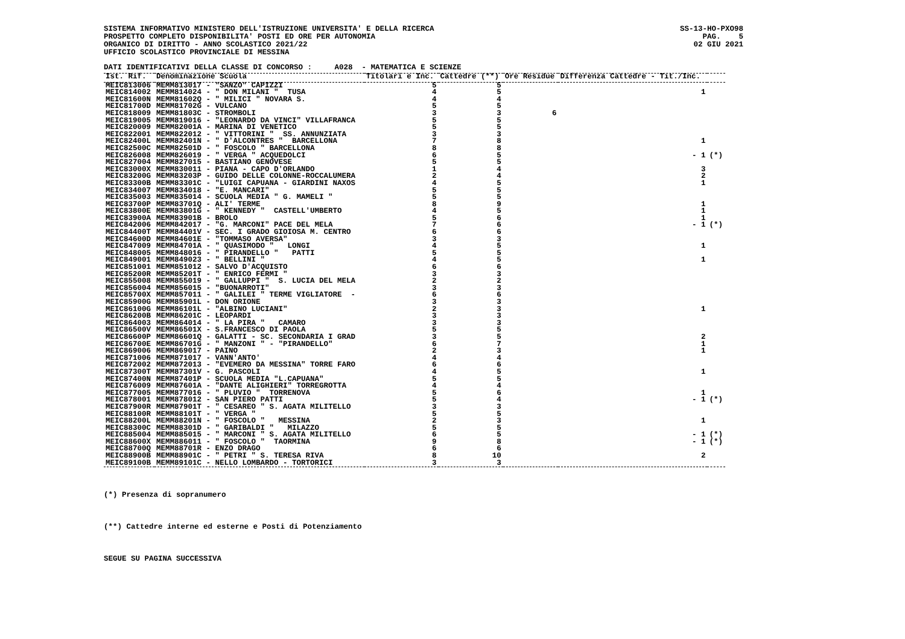SISTEMA INFORMATIVO MINISTERO DELL'ISTRUZIONE UNIVERSITA' E DELLA RICERCA PROSPETTO COMPLETO DISPONIBILITA' POSTI ED ORE PER AUTONOMIA ORGANICO DI DIRITTO - ANNO SCOLASTICO 2021/22 UFFICIO SCOLASTICO PROVINCIALE DI MESSINA
SS-13-HO-PXO98 PAG. 5 02 GIU 2021
DATI IDENTIFICATIVI DELLA CLASSE DI CONCORSO : A028 - MATEMATICA E SCIENZE
| Ist. Rif. | Denominazione Scuola | Titolari e Inc. | Cattedre (**) | Ore Residue | Differenza Cattedre - Tit./Inc. | |
| --- | --- | --- | --- | --- | --- | --- |
| MEIC813006 | MEMM813017 - "SANZO" CAPIZZI | 5 | 5 | | | |
| MEIC814002 | MEMM814024 - " DON MILANI " TUSA | 4 | 5 | | 1 | |
| MEIC81600N | MEMM81602Q - " MILICI " NOVARA S. | 4 | 4 | | | |
| MEIC81700D | MEMM81702G - VULCANO | 5 | 5 | | | |
| MEIC818009 | MEMM81803C - STROMBOLI | 3 | 3 | 6 | | |
| MEIC819005 | MEMM819016 - "LEONARDO DA VINCI" VILLAFRANCA | 5 | 5 | | | |
| MEIC820009 | MEMM82001A - MARINA DI VENETICO | 5 | 5 | | | |
| MEIC822001 | MEMM822012 - " VITTORINI " SS. ANNUNZIATA | 3 | 3 | | | |
| MEIC82400L | MEMM82401N - " D'ALCONTRES " BARCELLONA | 7 | 8 | | 1 | |
| MEIC82500C | MEMM82501D - " FOSCOLO " BARCELLONA | 8 | 8 | | | |
| MEIC826008 | MEMM826019 - " VERGA " ACQUEDOLCI | 6 | 5 | | - 1 | (*) |
| MEIC827004 | MEMM827015 - BASTIANO GENOVESE | 5 | 5 | | | |
| MEIC83000X | MEMM830011 - PIANA - CAPO D'ORLANDO | 1 | 4 | | 3 | |
| MEIC83200G | MEMM83203P - GUIDO DELLE COLONNE-ROCCALUMERA | 2 | 4 | | 2 | |
| MEIC83300B | MEMM83301C - "LUIGI CAPUANA - GIARDINI NAXOS | 4 | 5 | | 1 | |
| MEIC834007 | MEMM834018 - "E. MANCARI" | 5 | 5 | | | |
| MEIC835003 | MEMM835014 - SCUOLA MEDIA " G. MAMELI " | 5 | 5 | | | |
| MEIC83700P | MEMM83701Q - ALI' TERME | 8 | 9 | | 1 | |
| MEIC83800E | MEMM83801G - " KENNEDY " CASTELL'UMBERTO | 4 | 5 | | 1 | |
| MEIC83900A | MEMM83901B - BROLO | 5 | 6 | | 1 | |
| MEIC842006 | MEMM842017 - "G. MARCONI" PACE DEL MELA | 7 | 6 | | - 1 | (*) |
| MEIC84400T | MEMM84401V - SEC. I GRADO GIOIOSA M. CENTRO | 6 | 6 | | | |
| MEIC84600D | MEMM84601E - "TOMMASO AVERSA" | 3 | 3 | | | |
| MEIC847009 | MEMM84701A - " QUASIMODO " LONGI | 4 | 5 | | 1 | |
| MEIC848005 | MEMM848016 - " PIRANDELLO " PATTI | 5 | 5 | | | |
| MEIC849001 | MEMM849023 - " BELLINI " | 4 | 5 | | 1 | |
| MEIC851001 | MEMM851012 - SALVO D'ACQUISTO | 6 | 6 | | | |
| MEIC85200R | MEMM85201T - " ENRICO FERMI " | 3 | 3 | | | |
| MEIC855008 | MEMM855019 - " GALLUPPI " S. LUCIA DEL MELA | 2 | 2 | | | |
| MEIC856004 | MEMM856015 - "BUONARROTI" | 3 | 3 | | | |
| MEIC85700X | MEMM857011 - " GALILEI " TERME VIGLIATORE - | 6 | 6 | | | |
| MEIC85900G | MEMM85901L - DON ORIONE | 3 | 3 | | | |
| MEIC86100G | MEMM86101L - "ALBINO LUCIANI" | 2 | 3 | | 1 | |
| MEIC86200B | MEMM86201C - LEOPARDI | 3 | 3 | | | |
| MEIC864003 | MEMM864014 - " LA PIRA " CAMARO | 3 | 3 | | | |
| MEIC86500V | MEMM86501X - S.FRANCESCO DI PAOLA | 5 | 5 | | | |
| MEIC86600P | MEMM86601Q - GALATTI - SC. SECONDARIA I GRAD | 3 | 5 | | 2 | |
| MEIC86700E | MEMM86701G - " MANZONI " - "PIRANDELLO" | 6 | 7 | | 1 | |
| MEIC869006 | MEMM869017 - PAINO | 2 | 3 | | 1 | |
| MEIC871006 | MEMM871017 - VANN'ANTO' | 4 | 4 | | | |
| MEIC872002 | MEMM872013 - "EVEMERO DA MESSINA" TORRE FARO | 6 | 6 | | | |
| MEIC87300T | MEMM87301V - G. PASCOLI | 4 | 5 | | 1 | |
| MEIC87400N | MEMM87401P - SCUOLA MEDIA "L.CAPUANA" | 5 | 5 | | | |
| MEIC876009 | MEMM87601A - "DANTE ALIGHIERI" TORREGROTTA | 4 | 4 | | | |
| MEIC877005 | MEMM877016 - " PLUVIO " TORRENOVA | 5 | 6 | | 1 | |
| MEIC878001 | MEMM878012 - SAN PIERO PATTI | 5 | 4 | | - 1 | (*) |
| MEIC87900R | MEMM87901T - " CESAREO " S. AGATA MILITELLO | 3 | 3 | | | |
| MEIC88100R | MEMM88101T - " VERGA " | 5 | 5 | | | |
| MEIC88200L | MEMM88201N - " FOSCOLO " MESSINA | 2 | 3 | | 1 | |
| MEIC88300C | MEMM88301D - " GARIBALDI " MILAZZO | 5 | 5 | | | |
| MEIC885004 | MEMM885015 - " MARCONI " S. AGATA MILITELLO | 6 | 5 | | - 1 | (*) |
| MEIC88600X | MEMM886011 - " FOSCOLO " TAORMINA | 9 | 8 | | - 1 | (*) |
| MEIC88700Q | MEMM88701R - ENZO DRAGO | 6 | 6 | | | |
| MEIC88900B | MEMM88901C - " PETRI " S. TERESA RIVA | 8 | 10 | | 2 | |
| MEIC89100B | MEMM89101C - NELLO LOMBARDO - TORTORICI | 3 | 3 | | | |
(*) Presenza di sopranumero
(**) Cattedre interne ed esterne e Posti di Potenziamento
SEGUE SU PAGINA SUCCESSIVA